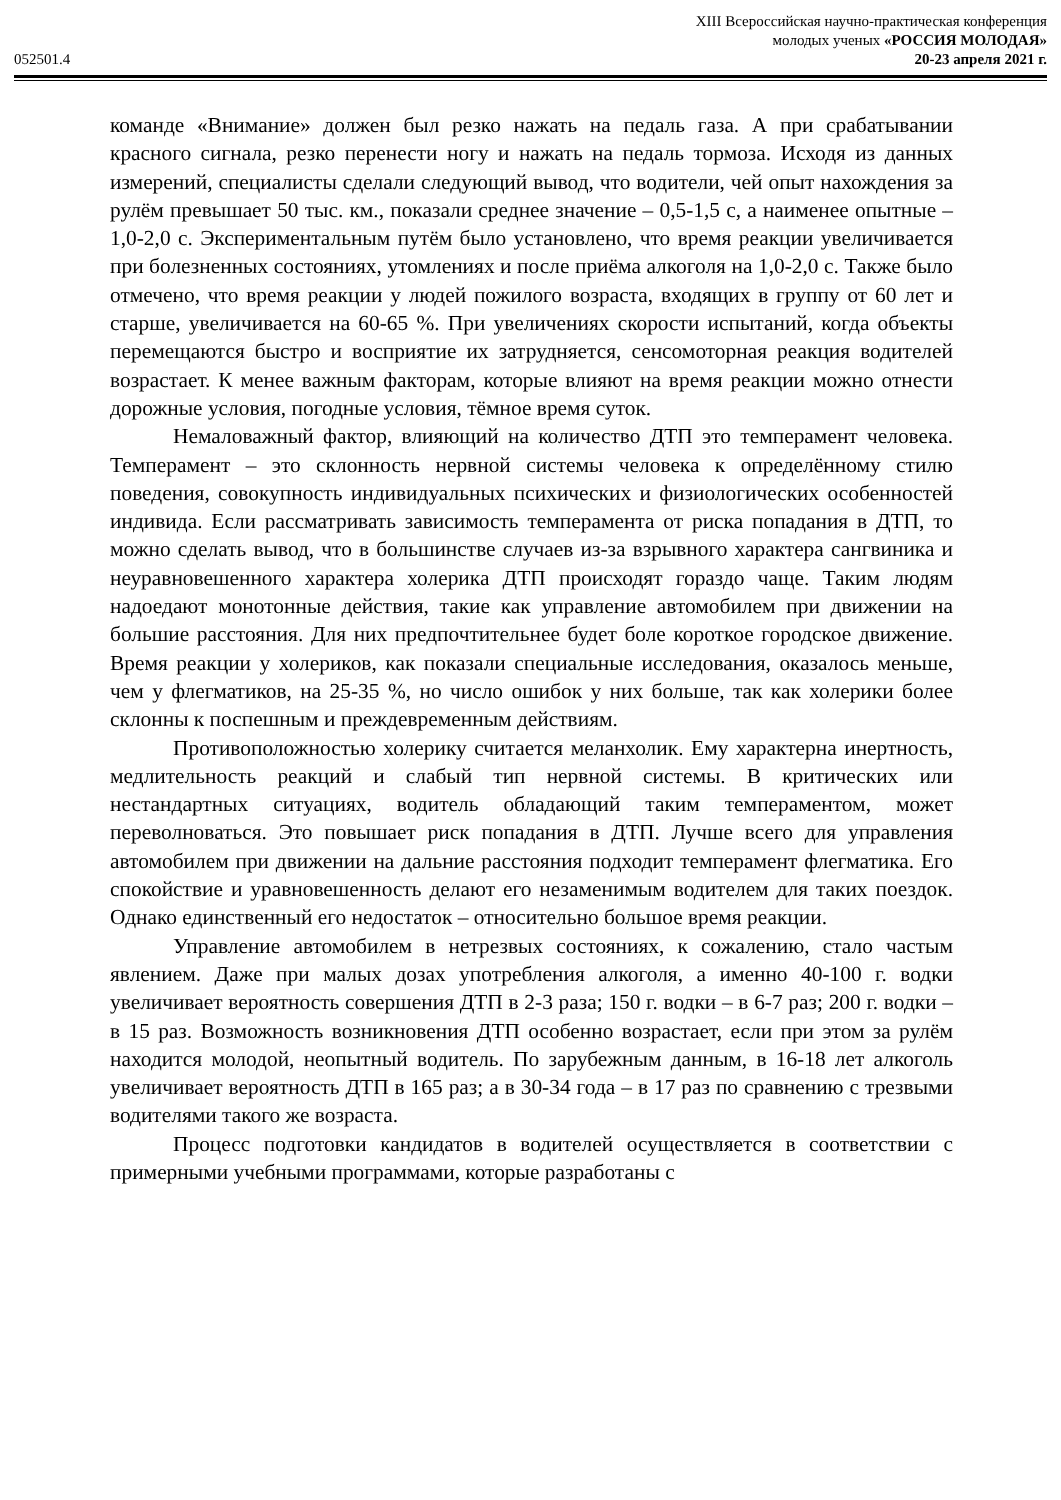052501.4
XIII Всероссийская научно-практическая конференция
молодых ученых «РОССИЯ МОЛОДАЯ»
20-23 апреля 2021 г.
команде «Внимание» должен был резко нажать на педаль газа. А при срабатывании красного сигнала, резко перенести ногу и нажать на педаль тормоза. Исходя из данных измерений, специалисты сделали следующий вывод, что водители, чей опыт нахождения за рулём превышает 50 тыс. км., показали среднее значение – 0,5-1,5 с, а наименее опытные – 1,0-2,0 с. Экспериментальным путём было установлено, что время реакции увеличивается при болезненных состояниях, утомлениях и после приёма алкоголя на 1,0-2,0 с. Также было отмечено, что время реакции у людей пожилого возраста, входящих в группу от 60 лет и старше, увеличивается на 60-65 %. При увеличениях скорости испытаний, когда объекты перемещаются быстро и восприятие их затрудняется, сенсомоторная реакция водителей возрастает. К менее важным факторам, которые влияют на время реакции можно отнести дорожные условия, погодные условия, тёмное время суток.
Немаловажный фактор, влияющий на количество ДТП это темперамент человека. Темперамент – это склонность нервной системы человека к определённому стилю поведения, совокупность индивидуальных психических и физиологических особенностей индивида. Если рассматривать зависимость темперамента от риска попадания в ДТП, то можно сделать вывод, что в большинстве случаев из-за взрывного характера сангвиника и неуравновешенного характера холерика ДТП происходят гораздо чаще. Таким людям надоедают монотонные действия, такие как управление автомобилем при движении на большие расстояния. Для них предпочтительнее будет боле короткое городское движение. Время реакции у холериков, как показали специальные исследования, оказалось меньше, чем у флегматиков, на 25-35 %, но число ошибок у них больше, так как холерики более склонны к поспешным и преждевременным действиям.
Противоположностью холерику считается меланхолик. Ему характерна инертность, медлительность реакций и слабый тип нервной системы. В критических или нестандартных ситуациях, водитель обладающий таким темпераментом, может переволноваться. Это повышает риск попадания в ДТП. Лучше всего для управления автомобилем при движении на дальние расстояния подходит темперамент флегматика. Его спокойствие и уравновешенность делают его незаменимым водителем для таких поездок. Однако единственный его недостаток – относительно большое время реакции.
Управление автомобилем в нетрезвых состояниях, к сожалению, стало частым явлением. Даже при малых дозах употребления алкоголя, а именно 40-100 г. водки увеличивает вероятность совершения ДТП в 2-3 раза; 150 г. водки – в 6-7 раз; 200 г. водки – в 15 раз. Возможность возникновения ДТП особенно возрастает, если при этом за рулём находится молодой, неопытный водитель. По зарубежным данным, в 16-18 лет алкоголь увеличивает вероятность ДТП в 165 раз; а в 30-34 года – в 17 раз по сравнению с трезвыми водителями такого же возраста.
Процесс подготовки кандидатов в водителей осуществляется в соответствии с примерными учебными программами, которые разработаны с